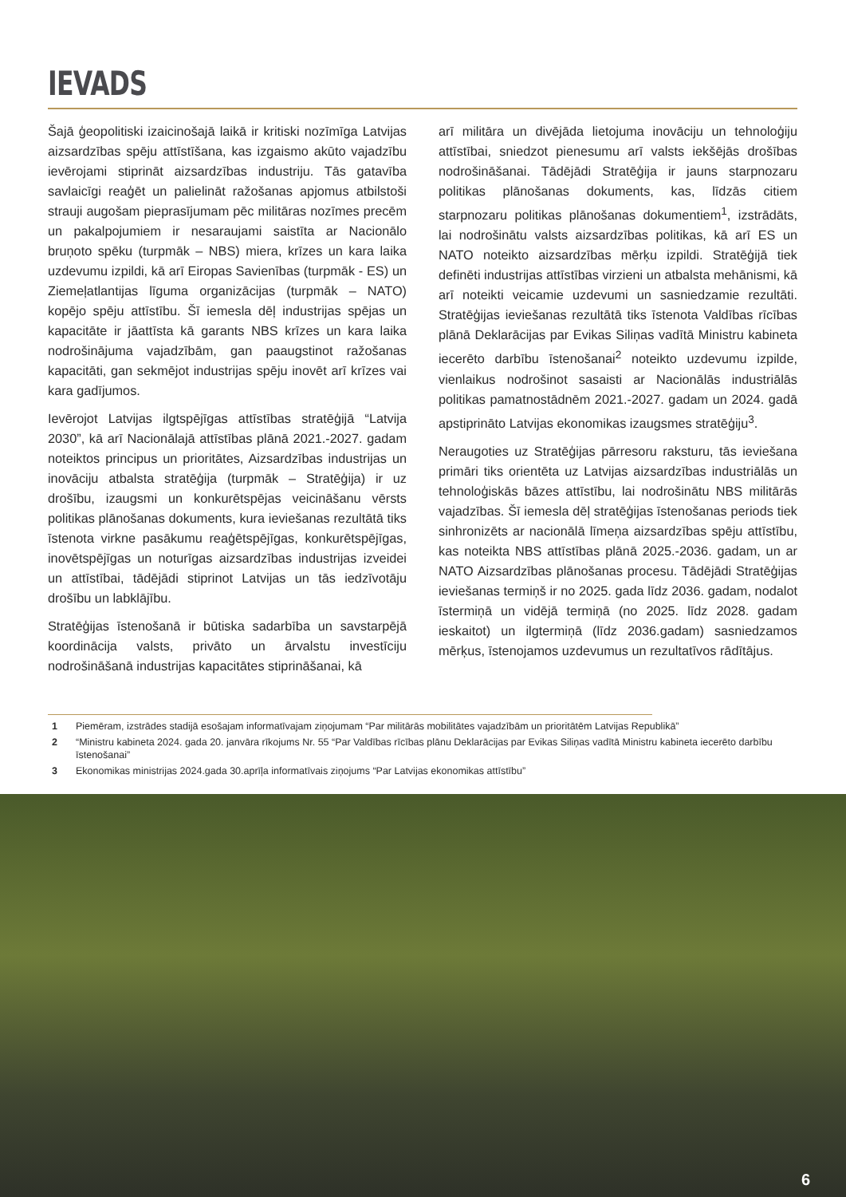IEVADS
Šajā ģeopolitiski izaicinošajā laikā ir kritiski nozīmīga Latvijas aizsardzības spēju attīstīšana, kas izgaismo akūto vajadzību ievērojami stiprināt aizsardzības industriju. Tās gatavība savlaicīgi reaģēt un palielināt ražošanas apjomus atbilstoši strauji augošam pieprasījumam pēc militāras nozīmes precēm un pakalpojumiem ir nesaraujami saistīta ar Nacionālo bruņoto spēku (turpmāk – NBS) miera, krīzes un kara laika uzdevumu izpildi, kā arī Eiropas Savienības (turpmāk - ES) un Ziemeļatlantijas līguma organizācijas (turpmāk – NATO) kopējo spēju attīstību. Šī iemesla dēļ industrijas spējas un kapacitāte ir jāattīsta kā garants NBS krīzes un kara laika nodrošinājuma vajadzībām, gan paaugstinot ražošanas kapacitāti, gan sekmējot industrijas spēju inovēt arī krīzes vai kara gadījumos.
Ievērojot Latvijas ilgtspējīgas attīstības stratēģijā “Latvija 2030”, kā arī Nacionālajā attīstības plānā 2021.-2027. gadam noteiktos principus un prioritātes, Aizsardzības industrijas un inovāciju atbalsta stratēģija (turpmāk – Stratēģija) ir uz drošību, izaugsmi un konkurētspējas veicināšanu vērsts politikas plānošanas dokuments, kura ieviešanas rezultātā tiks īstenota virkne pasākumu reaģētspējīgas, konkurētspējīgas, inovētspējīgas un noturīgas aizsardzības industrijas izveidei un attīstībai, tādējādi stiprinot Latvijas un tās iedzīvotāju drošību un labklājību.
Stratēģijas īstenošanā ir būtiska sadarbība un savstarpējā koordinācija valsts, privāto un ārvalstu investīciju nodrošināšanā industrijas kapacitātes stiprināšanai, kā
arī militāra un divējāda lietojuma inovāciju un tehnoloģiju attīstībai, sniedzot pienesumu arī valsts iekšējās drošības nodrošināšanai. Tādējādi Stratēģija ir jauns starpnozaru politikas plānošanas dokuments, kas, līdzās citiem starpnozaru politikas plānošanas dokumentiem<sup>1</sup>, izstrādāts, lai nodrošinātu valsts aizsardzības politikas, kā arī ES un NATO noteikto aizsardzības mērķu izpildi. Stratēģijā tiek definēti industrijas attīstības virzieni un atbalsta mehānismi, kā arī noteikti veicamie uzdevumi un sasniedzamie rezultāti. Stratēģijas ieviešanas rezultātā tiks īstenota Valdības rīcības plānā Deklarācijas par Evikas Siliņas vadītā Ministru kabineta iecerēto darbību īstenošanai<sup>2</sup> noteikto uzdevumu izpilde, vienlaikus nodrošinot sasaisti ar Nacionālās industriālās politikas pamatnostādnēm 2021.-2027. gadam un 2024. gadā apstiprināto Latvijas ekonomikas izaugsmes stratēģiju<sup>3</sup>.
Neraugoties uz Stratēģijas pārresoru raksturu, tās ieviešana primāri tiks orientēta uz Latvijas aizsardzības industriālās un tehnoloģiskās bāzes attīstību, lai nodrošinātu NBS militārās vajadzības. Šī iemesla dēļ stratēģijas īstenošanas periods tiek sinhronizēts ar nacionālā līmeņa aizsardzības spēju attīstību, kas noteikta NBS attīstības plānā 2025.-2036. gadam, un ar NATO Aizsardzības plānošanas procesu. Tādējādi Stratēģijas ieviešanas termiņš ir no 2025. gada līdz 2036. gadam, nodalot īstermiņā un vidējā termiņā (no 2025. līdz 2028. gadam ieskaitot) un ilgtermiņā (līdz 2036.gadam) sasniedzamos mērķus, īstenojamos uzdevumus un rezultatīvos rādītājus.
1 Piemēram, izstrādes stadijā esošajam informatīvajam ziņojumam “Par militārās mobilitātes vajadzībām un prioritātēm Latvijas Republikā”
2 “Ministru kabineta 2024. gada 20. janvāra rīkojums Nr. 55 “Par Valdības rīcības plānu Deklarācijas par Evikas Siliņas vadītā Ministru kabineta iecerēto darbību īstenošanai”
3 Ekonomikas ministrijas 2024.gada 30.aprīļa informatīvais ziņojums “Par Latvijas ekonomikas attīstību”
6